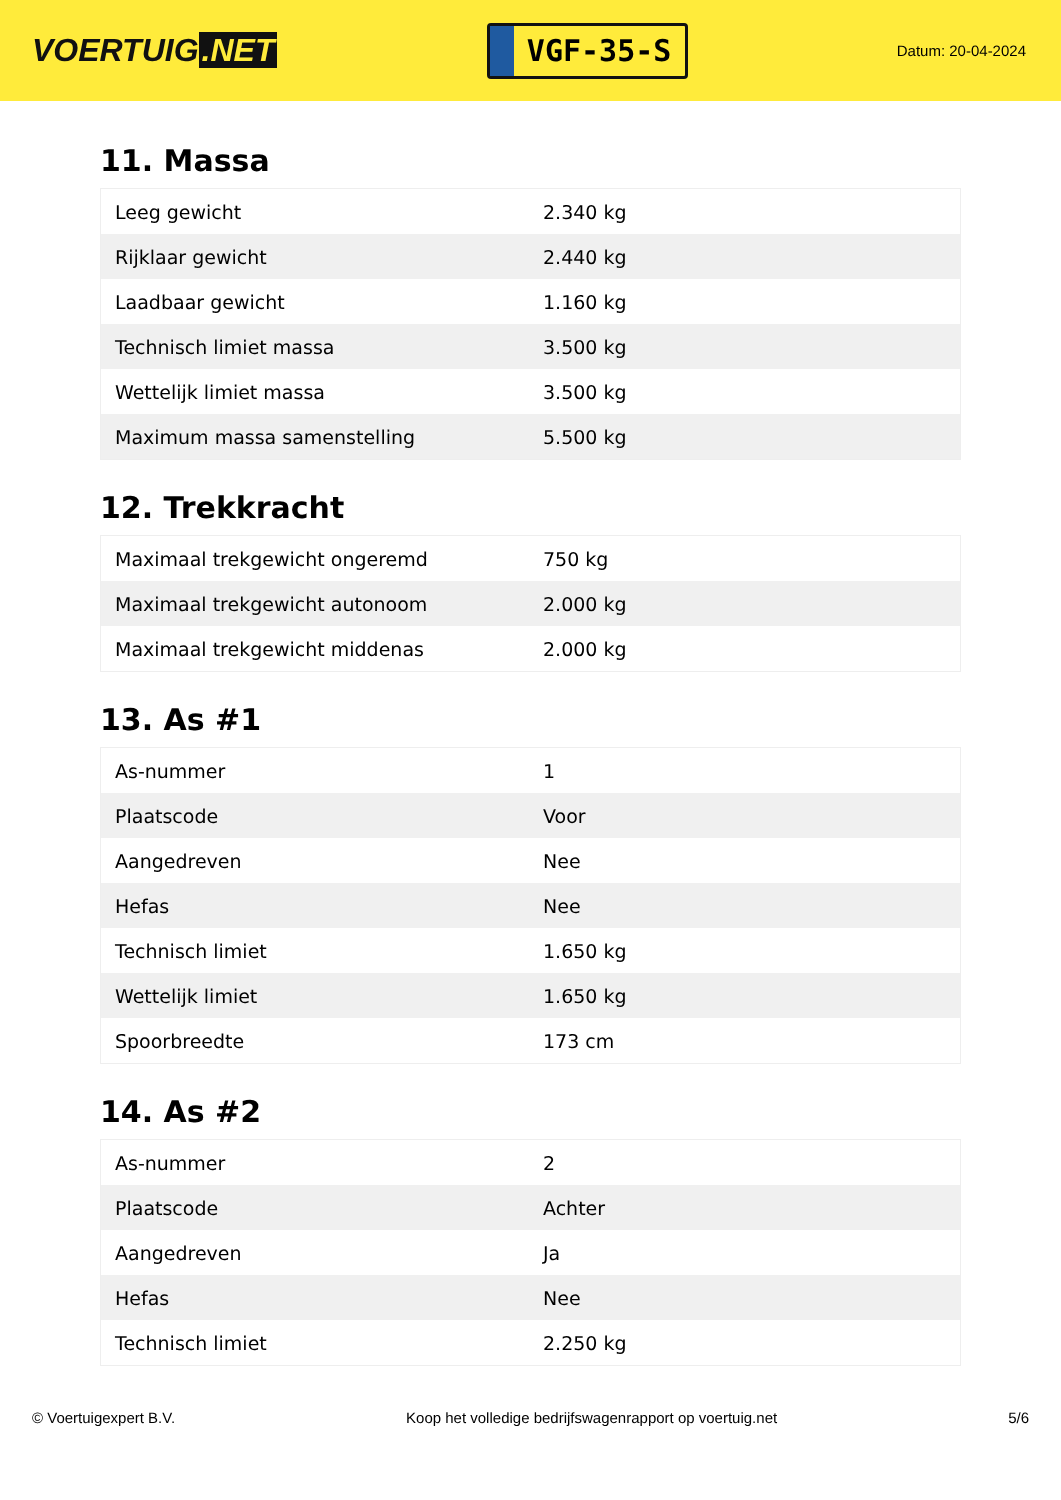VOERTUIG.NET
VGF-35-S
Datum: 20-04-2024
11. Massa
| Leeg gewicht | 2.340 kg |
| Rijklaar gewicht | 2.440 kg |
| Laadbaar gewicht | 1.160 kg |
| Technisch limiet massa | 3.500 kg |
| Wettelijk limiet massa | 3.500 kg |
| Maximum massa samenstelling | 5.500 kg |
12. Trekkracht
| Maximaal trekgewicht ongeremd | 750 kg |
| Maximaal trekgewicht autonoom | 2.000 kg |
| Maximaal trekgewicht middenas | 2.000 kg |
13. As #1
| As-nummer | 1 |
| Plaatscode | Voor |
| Aangedreven | Nee |
| Hefas | Nee |
| Technisch limiet | 1.650 kg |
| Wettelijk limiet | 1.650 kg |
| Spoorbreedte | 173 cm |
14. As #2
| As-nummer | 2 |
| Plaatscode | Achter |
| Aangedreven | Ja |
| Hefas | Nee |
| Technisch limiet | 2.250 kg |
© Voertuigexpert B.V. Koop het volledige bedrijfswagenrapport op voertuig.net 5/6